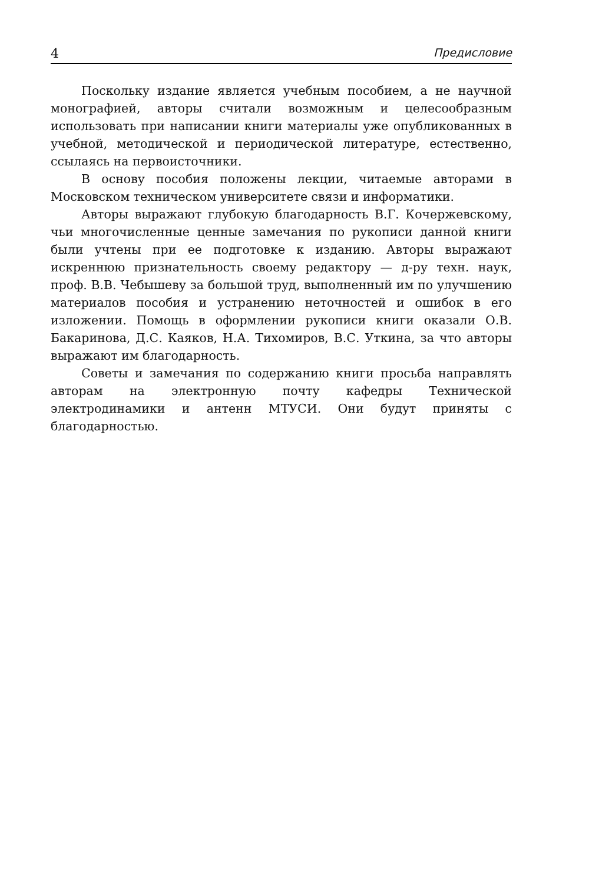4 Предисловие
Поскольку издание является учебным пособием, а не научной монографией, авторы считали возможным и целесообразным использовать при написании книги материалы уже опубликованных в учебной, методической и периодической литературе, естественно, ссылаясь на первоисточники.
В основу пособия положены лекции, читаемые авторами в Московском техническом университете связи и информатики.
Авторы выражают глубокую благодарность В.Г. Кочержевскому, чьи многочисленные ценные замечания по рукописи данной книги были учтены при ее подготовке к изданию. Авторы выражают искреннюю признательность своему редактору — д-ру техн. наук, проф. В.В. Чебышеву за большой труд, выполненный им по улучшению материалов пособия и устранению неточностей и ошибок в его изложении. Помощь в оформлении рукописи книги оказали О.В. Бакаринова, Д.С. Каяков, Н.А. Тихомиров, В.С. Уткина, за что авторы выражают им благодарность.
Советы и замечания по содержанию книги просьба направлять авторам на электронную почту кафедры Технической электродинамики и антенн МТУСИ. Они будут приняты с благодарностью.